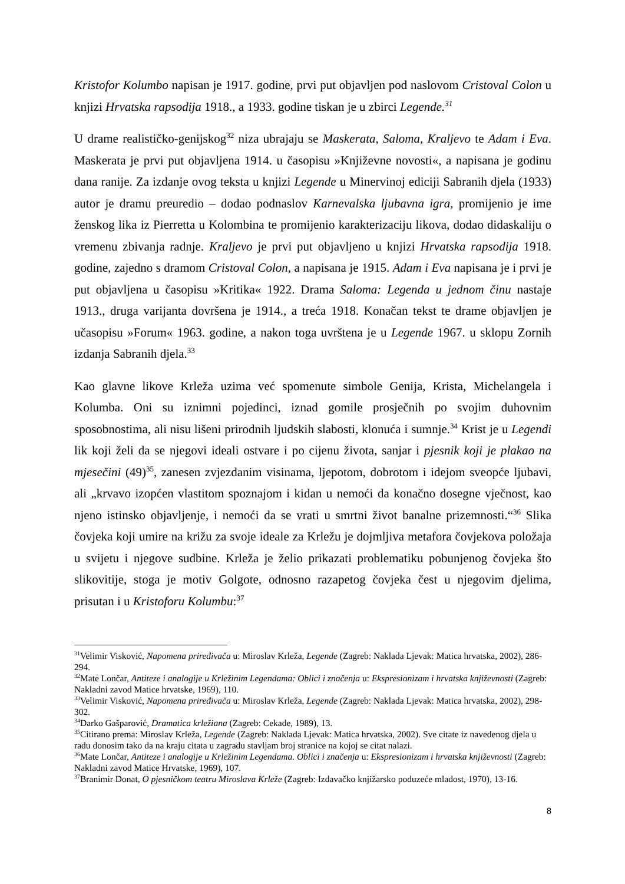Kristofor Kolumbo napisan je 1917. godine, prvi put objavljen pod naslovom Cristoval Colon u knjizi Hrvatska rapsodija 1918., a 1933. godine tiskan je u zbirci Legende.<sup>31</sup>
U drame realističko-genijskog<sup>32</sup> niza ubrajaju se Maskerata, Saloma, Kraljevo te Adam i Eva. Maskerata je prvi put objavljena 1914. u časopisu »Književne novosti«, a napisana je godinu dana ranije. Za izdanje ovog teksta u knjizi Legende u Minervinoj ediciji Sabranih djela (1933) autor je dramu preuredio – dodao podnaslov Karnevalska ljubavna igra, promijenio je ime ženskog lika iz Pierretta u Kolombina te promijenio karakterizaciju likova, dodao didaskaliju o vremenu zbivanja radnje. Kraljevo je prvi put objavljeno u knjizi Hrvatska rapsodija 1918. godine, zajedno s dramom Cristoval Colon, a napisana je 1915. Adam i Eva napisana je i prvi je put objavljena u časopisu »Kritika« 1922. Drama Saloma: Legenda u jednom činu nastaje 1913., druga varijanta dovršena je 1914., a treća 1918. Konačan tekst te drame objavljen je učasopisu »Forum« 1963. godine, a nakon toga uvrštena je u Legende 1967. u sklopu Zornih izdanja Sabranih djela.<sup>33</sup>
Kao glavne likove Krleža uzima već spomenute simbole Genija, Krista, Michelangela i Kolumba. Oni su iznimni pojedinci, iznad gomile prosječnih po svojim duhovnim sposobnostima, ali nisu lišeni prirodnih ljudskih slabosti, klonuća i sumnje.<sup>34</sup> Krist je u Legendi lik koji želi da se njegovi ideali ostvare i po cijenu života, sanjar i pjesnik koji je plakao na mjesečini (49)<sup>35</sup>, zanesen zvjezdanim visinama, ljepotom, dobrotom i idejom sveopće ljubavi, ali „krvavo izopćen vlastitom spoznajom i kidan u nemoći da konačno dosegne vječnost, kao njeno istinsko objavljenje, i nemoći da se vrati u smrtni život banalne prizemnosti.“<sup>36</sup> Slika čovjeka koji umire na križu za svoje ideale za Krležu je dojmljiva metafora čovjekova položaja u svijetu i njegove sudbine. Krleža je želio prikazati problematiku pobunjenog čovjeka što slikovitije, stoga je motiv Golgote, odnosno razapetog čovjeka čest u njegovim djelima, prisutan i u Kristoforu Kolumbu:<sup>37</sup>
<sup>31</sup> Velimir Visković, Napomena priređivača u: Miroslav Krleža, Legende (Zagreb: Naklada Ljevak: Matica hrvatska, 2002), 286-294.
<sup>32</sup> Mate Lončar, Antiteze i analogije u Krležinim Legendama: Oblici i značenja u: Ekspresionizam i hrvatska književnosti (Zagreb: Nakladni zavod Matice hrvatske, 1969), 110.
<sup>33</sup> Velimir Visković, Napomena priređivača u: Miroslav Krleža, Legende (Zagreb: Naklada Ljevak: Matica hrvatska, 2002), 298-302.
<sup>34</sup> Darko Gašparović, Dramatica krležiana (Zagreb: Cekade, 1989), 13.
<sup>35</sup> Citirano prema: Miroslav Krleža, Legende (Zagreb: Naklada Ljevak: Matica hrvatska, 2002). Sve citate iz navedenog djela u radu donosim tako da na kraju citata u zagradu stavljam broj stranice na kojoj se citat nalazi.
<sup>36</sup> Mate Lončar, Antiteze i analogije u Krležinim Legendama. Oblici i značenja u: Ekspresionizam i hrvatska književnosti (Zagreb: Nakladni zavod Matice Hrvatske, 1969), 107.
<sup>37</sup> Branimir Donat, O pjesničkom teatru Miroslava Krleže (Zagreb: Izdavačko knjižarsko poduzeće mladost, 1970), 13-16.
8